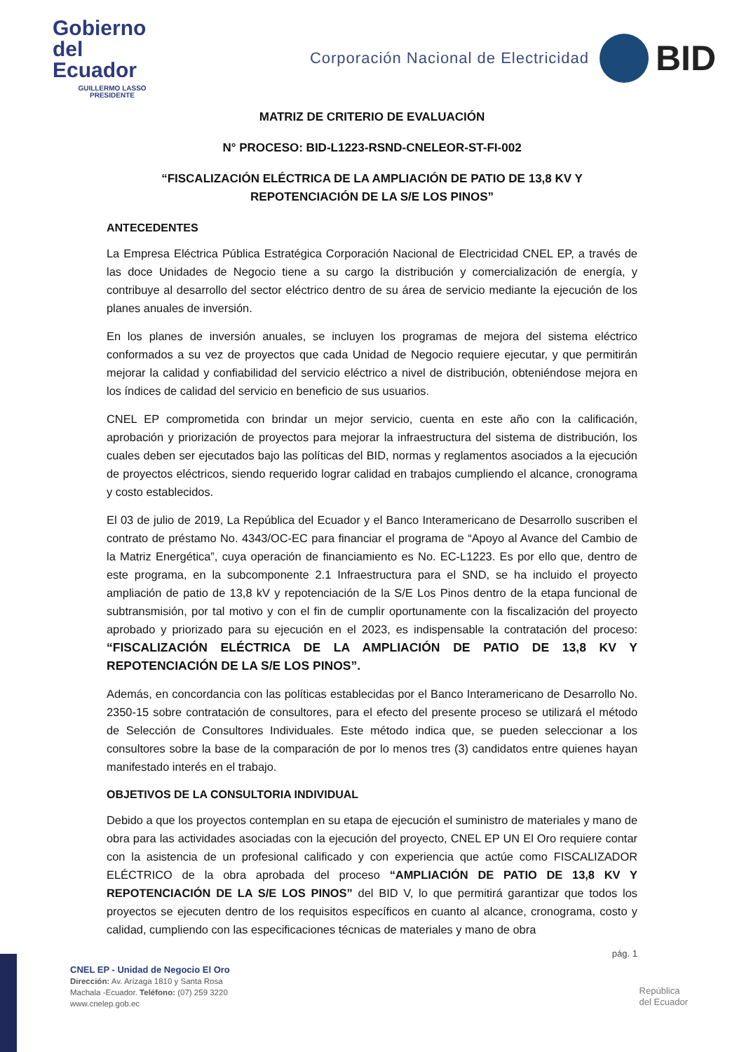Gobierno
del Ecuador
GUILLERMO LASSO
PRESIDENTE
Corporación Nacional de Electricidad
BID
MATRIZ DE CRITERIO DE EVALUACIÓN
N° PROCESO: BID-L1223-RSND-CNELEOR-ST-FI-002
“FISCALIZACIÓN ELÉCTRICA DE LA AMPLIACIÓN DE PATIO DE 13,8 KV Y
REPOTENCIACIÓN DE LA S/E LOS PINOS”
ANTECEDENTES
La Empresa Eléctrica Pública Estratégica Corporación Nacional de Electricidad CNEL EP, a través de las doce Unidades de Negocio tiene a su cargo la distribución y comercialización de energía, y contribuye al desarrollo del sector eléctrico dentro de su área de servicio mediante la ejecución de los planes anuales de inversión.
En los planes de inversión anuales, se incluyen los programas de mejora del sistema eléctrico conformados a su vez de proyectos que cada Unidad de Negocio requiere ejecutar, y que permitirán mejorar la calidad y confiabilidad del servicio eléctrico a nivel de distribución, obteniéndose mejora en los índices de calidad del servicio en beneficio de sus usuarios.
CNEL EP comprometida con brindar un mejor servicio, cuenta en este año con la calificación, aprobación y priorización de proyectos para mejorar la infraestructura del sistema de distribución, los cuales deben ser ejecutados bajo las políticas del BID, normas y reglamentos asociados a la ejecución de proyectos eléctricos, siendo requerido lograr calidad en trabajos cumpliendo el alcance, cronograma y costo establecidos.
El 03 de julio de 2019, La República del Ecuador y el Banco Interamericano de Desarrollo suscriben el contrato de préstamo No. 4343/OC-EC para financiar el programa de “Apoyo al Avance del Cambio de la Matriz Energética”, cuya operación de financiamiento es No. EC-L1223. Es por ello que, dentro de este programa, en la subcomponente 2.1 Infraestructura para el SND, se ha incluido el proyecto ampliación de patio de 13,8 kV y repotenciación de la S/E Los Pinos dentro de la etapa funcional de subtransmisión, por tal motivo y con el fin de cumplir oportunamente con la fiscalización del proyecto aprobado y priorizado para su ejecución en el 2023, es indispensable la contratación del proceso: “FISCALIZACIÓN ELÉCTRICA DE LA AMPLIACIÓN DE PATIO DE 13,8 KV Y REPOTENCIACIÓN DE LA S/E LOS PINOS”.
Además, en concordancia con las políticas establecidas por el Banco Interamericano de Desarrollo No. 2350-15 sobre contratación de consultores, para el efecto del presente proceso se utilizará el método de Selección de Consultores Individuales. Este método indica que, se pueden seleccionar a los consultores sobre la base de la comparación de por lo menos tres (3) candidatos entre quienes hayan manifestado interés en el trabajo.
OBJETIVOS DE LA CONSULTORIA INDIVIDUAL
Debido a que los proyectos contemplan en su etapa de ejecución el suministro de materiales y mano de obra para las actividades asociadas con la ejecución del proyecto, CNEL EP UN El Oro requiere contar con la asistencia de un profesional calificado y con experiencia que actúe como FISCALIZADOR ELÉCTRICO de la obra aprobada del proceso “AMPLIACIÓN DE PATIO DE 13,8 KV Y REPOTENCIACIÓN DE LA S/E LOS PINOS” del BID V, lo que permitirá garantizar que todos los proyectos se ejecuten dentro de los requisitos específicos en cuanto al alcance, cronograma, costo y calidad, cumpliendo con las especificaciones técnicas de materiales y mano de obra
pág. 1
CNEL EP - Unidad de Negocio El Oro
Dirección: Av. Arízaga 1810 y Santa Rosa
Machala -Ecuador. Teléfono: (07) 259 3220
www.cnelep.gob.ec
República
del Ecuador